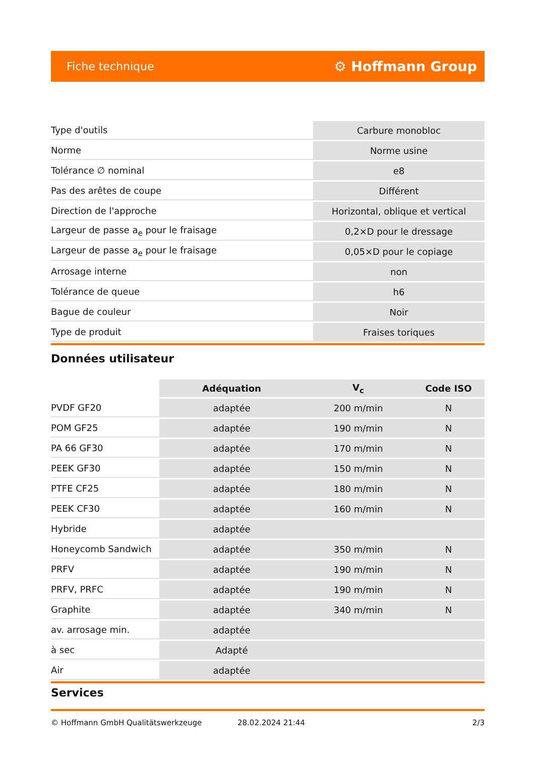Fiche technique ⚙ Hoffmann Group
| Type d'outils | Carbure monobloc |
| Norme | Norme usine |
| Tolérance ∅ nominal | e8 |
| Pas des arêtes de coupe | Différent |
| Direction de l'approche | Horizontal, oblique et vertical |
| Largeur de passe a<sub>e</sub> pour le fraisage | 0,2×D pour le dressage |
| Largeur de passe a<sub>e</sub> pour le fraisage | 0,05×D pour le copiage |
| Arrosage interne | non |
| Tolérance de queue | h6 |
| Bague de couleur | Noir |
| Type de produit | Fraises toriques |
Données utilisateur
| | Adéquation | V<sub>c</sub> | Code ISO |
| --- | --- | --- | --- |
| PVDF GF20 | adaptée | 200 m/min | N |
| POM GF25 | adaptée | 190 m/min | N |
| PA 66 GF30 | adaptée | 170 m/min | N |
| PEEK GF30 | adaptée | 150 m/min | N |
| PTFE CF25 | adaptée | 180 m/min | N |
| PEEK CF30 | adaptée | 160 m/min | N |
| Hybride | adaptée | | |
| Honeycomb Sandwich | adaptée | 350 m/min | N |
| PRFV | adaptée | 190 m/min | N |
| PRFV, PRFC | adaptée | 190 m/min | N |
| Graphite | adaptée | 340 m/min | N |
| av. arrosage min. | adaptée | | |
| à sec | Adapté | | |
| Air | adaptée | | |
Services
© Hoffmann GmbH Qualitätswerkzeuge 28.02.2024 21:44 2/3